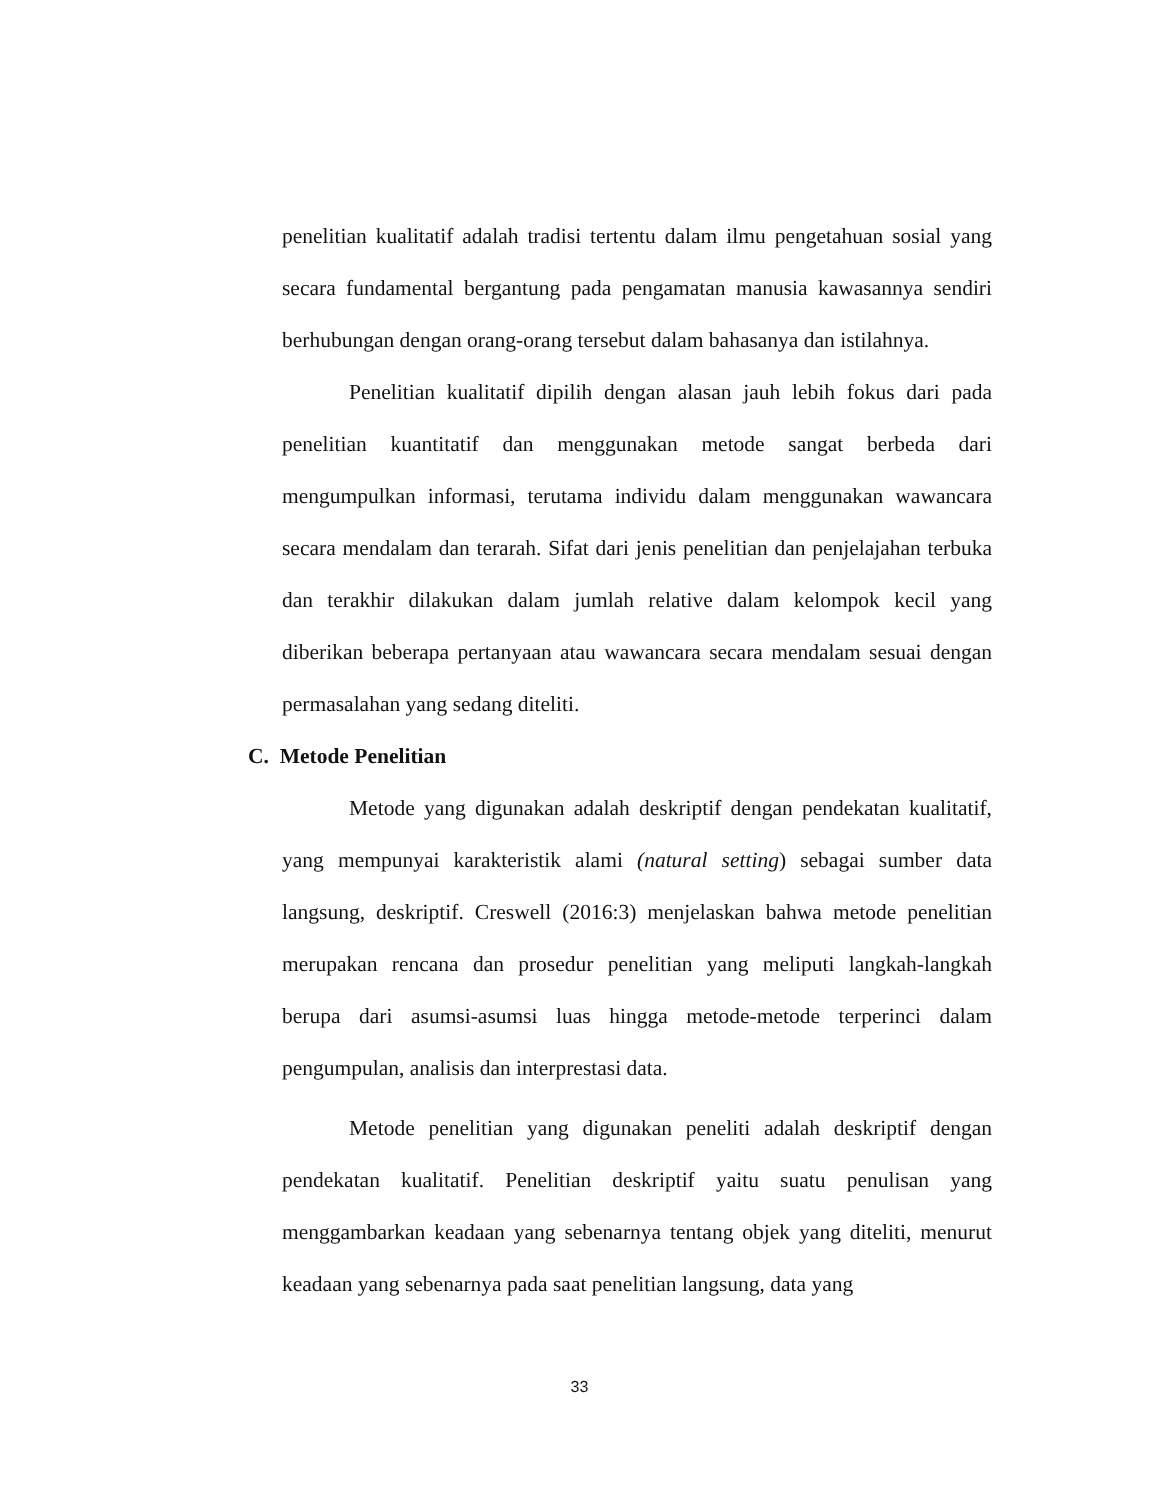penelitian kualitatif adalah tradisi tertentu dalam ilmu pengetahuan sosial yang secara fundamental bergantung pada pengamatan manusia kawasannya sendiri berhubungan dengan orang-orang tersebut dalam bahasanya dan istilahnya.
Penelitian kualitatif dipilih dengan alasan jauh lebih fokus dari pada penelitian kuantitatif dan menggunakan metode sangat berbeda dari mengumpulkan informasi, terutama individu dalam menggunakan wawancara secara mendalam dan terarah. Sifat dari jenis penelitian dan penjelajahan terbuka dan terakhir dilakukan dalam jumlah relative dalam kelompok kecil yang diberikan beberapa pertanyaan atau wawancara secara mendalam sesuai dengan permasalahan yang sedang diteliti.
C. Metode Penelitian
Metode yang digunakan adalah deskriptif dengan pendekatan kualitatif, yang mempunyai karakteristik alami (natural setting) sebagai sumber data langsung, deskriptif. Creswell (2016:3) menjelaskan bahwa metode penelitian merupakan rencana dan prosedur penelitian yang meliputi langkah-langkah berupa dari asumsi-asumsi luas hingga metode-metode terperinci dalam pengumpulan, analisis dan interprestasi data.
Metode penelitian yang digunakan peneliti adalah deskriptif dengan pendekatan kualitatif. Penelitian deskriptif yaitu suatu penulisan yang menggambarkan keadaan yang sebenarnya tentang objek yang diteliti, menurut keadaan yang sebenarnya pada saat penelitian langsung, data yang
33